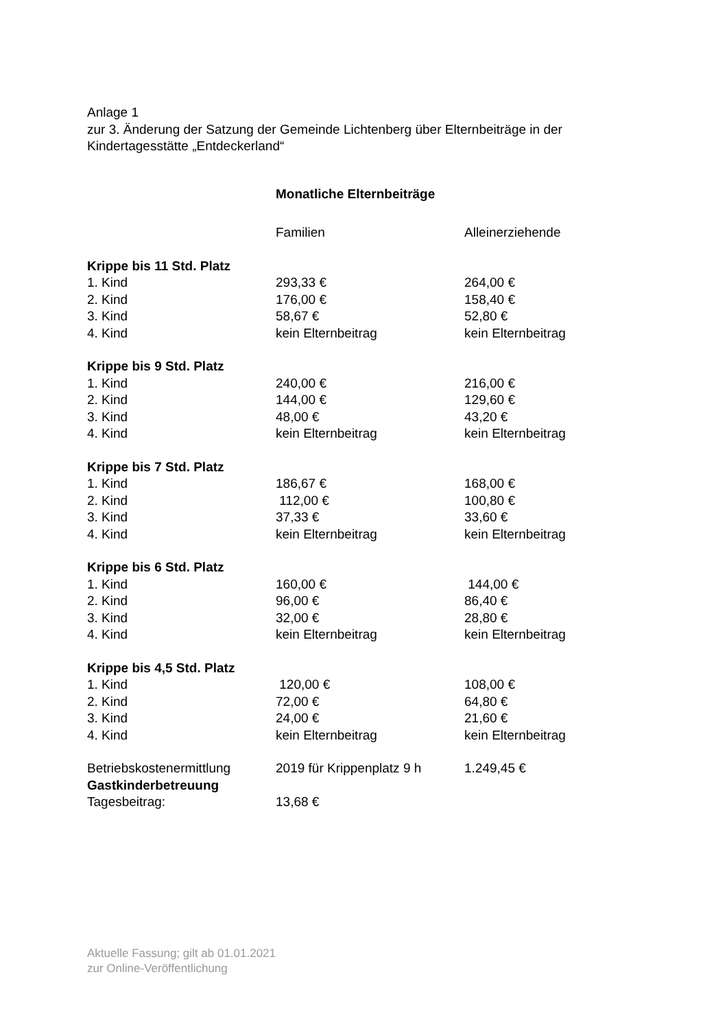Anlage 1
zur 3. Änderung der Satzung der Gemeinde Lichtenberg über Elternbeiträge in der
Kindertagesstätte „Entdeckerland“
Monatliche Elternbeiträge
| | Familien | Alleinerziehende |
| Krippe bis 11 Std. Platz | | |
| 1. Kind | 293,33 € | 264,00 € |
| 2. Kind | 176,00 € | 158,40 € |
| 3. Kind | 58,67 € | 52,80 € |
| 4. Kind | kein Elternbeitrag | kein Elternbeitrag |
| Krippe bis 9 Std. Platz | | |
| 1. Kind | 240,00 € | 216,00 € |
| 2. Kind | 144,00 € | 129,60 € |
| 3. Kind | 48,00 € | 43,20 € |
| 4. Kind | kein Elternbeitrag | kein Elternbeitrag |
| Krippe bis 7 Std. Platz | | |
| 1. Kind | 186,67 € | 168,00 € |
| 2. Kind | 112,00 € | 100,80 € |
| 3. Kind | 37,33 € | 33,60 € |
| 4. Kind | kein Elternbeitrag | kein Elternbeitrag |
| Krippe bis 6 Std. Platz | | |
| 1. Kind | 160,00 € | 144,00 € |
| 2. Kind | 96,00 € | 86,40 € |
| 3. Kind | 32,00 € | 28,80 € |
| 4. Kind | kein Elternbeitrag | kein Elternbeitrag |
| Krippe bis 4,5 Std. Platz | | |
| 1. Kind | 120,00 € | 108,00 € |
| 2. Kind | 72,00 € | 64,80 € |
| 3. Kind | 24,00 € | 21,60 € |
| 4. Kind | kein Elternbeitrag | kein Elternbeitrag |
| Betriebskostenermittlung | 2019 für Krippenplatz 9 h | 1.249,45 € |
| Gastkinderbetreuung | | |
| Tagesbeitrag: | 13,68 € | |
Aktuelle Fassung; gilt ab 01.01.2021
zur Online-Veröffentlichung